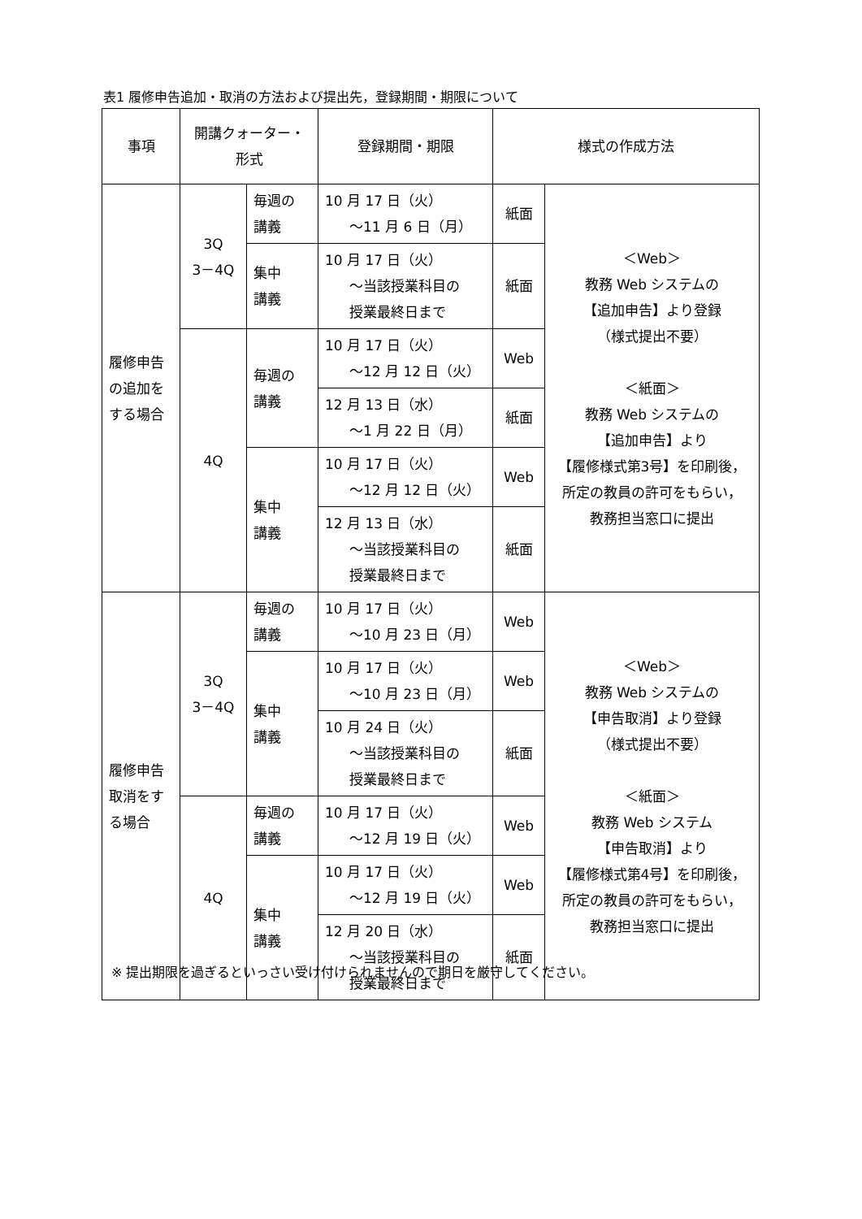表1 履修申告追加・取消の方法および提出先，登録期間・期限について
| 事項 | 開講クォーター・ 形式 | | 登録期間・期限 | 様式の作成方法 | |
| --- | --- | --- | --- | --- | --- |
| 履修申告 の追加を する場合 | 3Q 3－4Q | 毎週の 講義 | 10 月 17 日（火） ～11 月 6 日（月） | 紙面 | ＜Web＞ 教務 Web システムの 【追加申告】より登録 （様式提出不要） ＜紙面＞ 教務 Web システムの 【追加申告】より 【履修様式第3号】を印刷後， 所定の教員の許可をもらい， 教務担当窓口に提出 |
| | | 集中 講義 | 10 月 17 日（火） ～当該授業科目の 授業最終日まで | 紙面 | |
| | 4Q | 毎週の 講義 | 10 月 17 日（火） ～12 月 12 日（火） | Web | |
| | | | 12 月 13 日（水） ～1 月 22 日（月） | 紙面 | |
| | | 集中 講義 | 10 月 17 日（火） ～12 月 12 日（火） | Web | |
| | | | 12 月 13 日（水） ～当該授業科目の 授業最終日まで | 紙面 | |
| 履修申告 取消をす る場合 | 3Q 3－4Q | 毎週の 講義 | 10 月 17 日（火） ～10 月 23 日（月） | Web | ＜Web＞ 教務 Web システムの 【申告取消】より登録 （様式提出不要） ＜紙面＞ 教務 Web システム 【申告取消】より 【履修様式第4号】を印刷後， 所定の教員の許可をもらい， 教務担当窓口に提出 |
| | | 集中 講義 | 10 月 17 日（火） ～10 月 23 日（月） | Web | |
| | | | 10 月 24 日（火） ～当該授業科目の 授業最終日まで | 紙面 | |
| | 4Q | 毎週の 講義 | 10 月 17 日（火） ～12 月 19 日（火） | Web | |
| | | 集中 講義 | 10 月 17 日（火） ～12 月 19 日（火） | Web | |
| | | | 12 月 20 日（水） ～当該授業科目の 授業最終日まで | 紙面 | |
※ 提出期限を過ぎるといっさい受け付けられませんので期日を厳守してください。